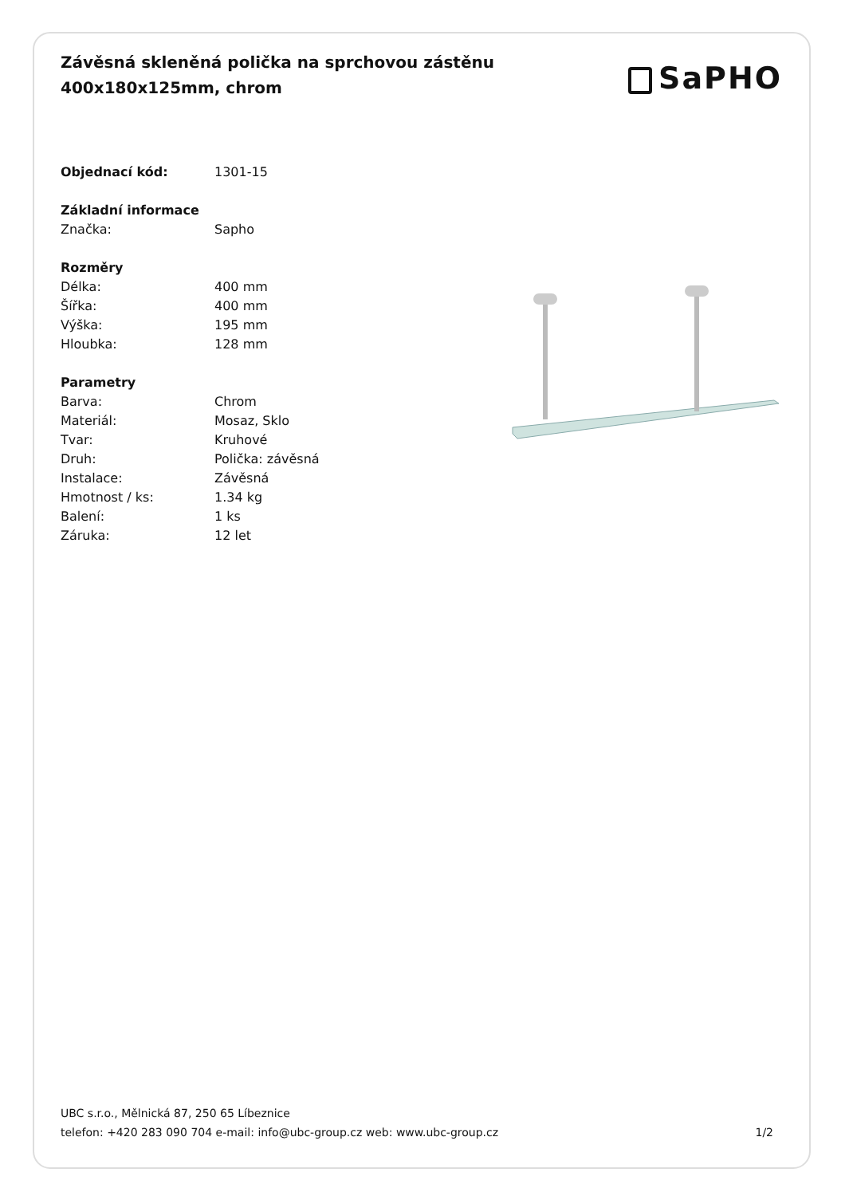Závěsná skleněná polička na sprchovou zástěnu
400x180x125mm, chrom
SaPHO
| Objednací kód: | 1301-15 |
| Základní informace | |
| Značka: | Sapho |
| Rozměry | |
| Délka: | 400 mm |
| Šířka: | 400 mm |
| Výška: | 195 mm |
| Hloubka: | 128 mm |
| Parametry | |
| Barva: | Chrom |
| Materiál: | Mosaz, Sklo |
| Tvar: | Kruhové |
| Druh: | Polička: závěsná |
| Instalace: | Závěsná |
| Hmotnost / ks: | 1.34 kg |
| Balení: | 1 ks |
| Záruka: | 12 let |
UBC s.r.o., Mělnická 87, 250 65 Líbeznice
telefon: +420 283 090 704 e-mail: info@ubc-group.cz web: www.ubc-group.cz
1/2